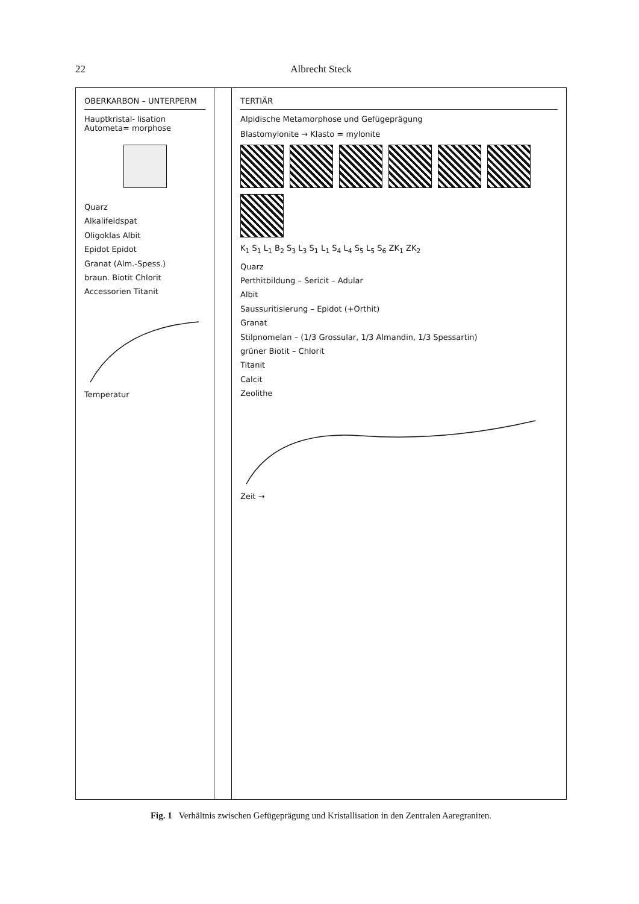22 Albrecht Steck
OBERKARBON – UNTERPERM
Hauptkristal- lisation Autometa= morphose
Quarz
Alkalifeldspat
Oligoklas Albit
Epidot Epidot
Granat (Alm.-Spess.)
braun. Biotit Chlorit
Accessorien Titanit
Temperatur
TERTIÄR
Alpidische Metamorphose und Gefügeprägung
Blastomylonite → Klasto = mylonite
K<sub>1</sub> S<sub>1</sub> L<sub>1</sub> B<sub>2</sub> S<sub>3</sub> L<sub>3</sub> S<sub>1</sub> L<sub>1</sub> S<sub>4</sub> L<sub>4</sub> S<sub>5</sub> L<sub>5</sub> S<sub>6</sub> ZK<sub>1</sub> ZK<sub>2</sub>
Quarz
Perthitbildung – Sericit – Adular
Albit
Saussuritisierung – Epidot (+Orthit)
Granat
Stilpnomelan – (1/3 Grossular, 1/3 Almandin, 1/3 Spessartin)
grüner Biotit – Chlorit
Titanit
Calcit
Zeolithe
Zeit →
Fig. 1 Verhältnis zwischen Gefügeprägung und Kristallisation in den Zentralen Aaregraniten.